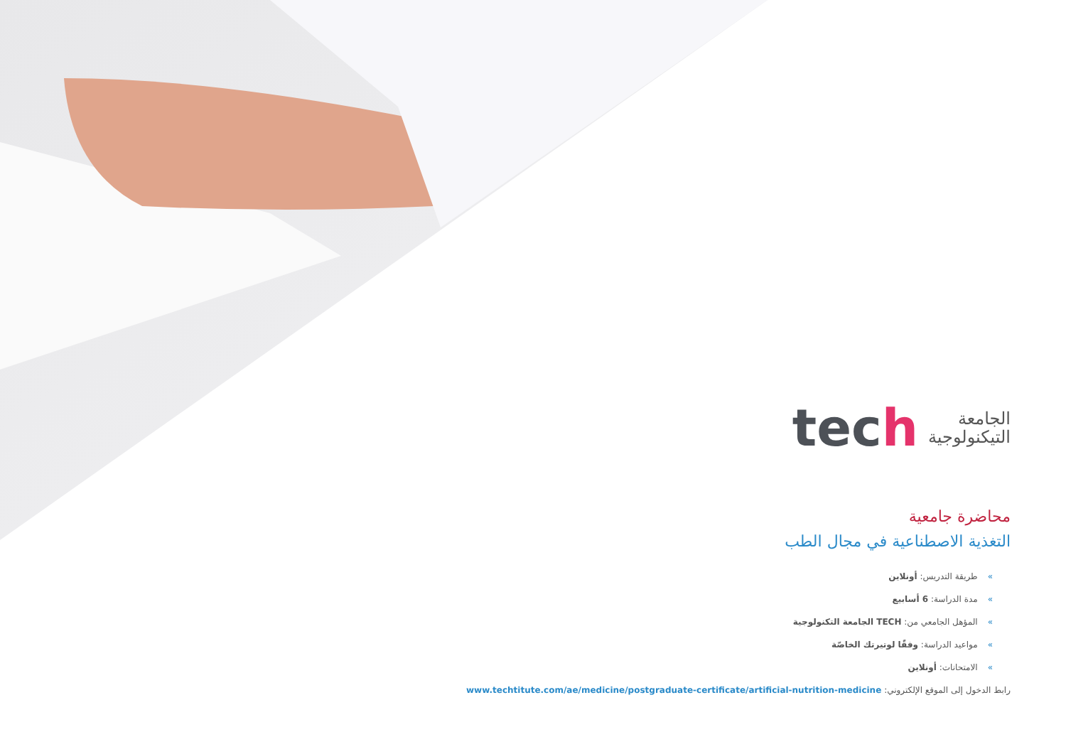الجامعة
التيكنولوجية
tech
محاضرة جامعية
التغذية الاصطناعية في مجال الطب
»طريقة التدريس: أونلاين
»مدة الدراسة: 6 أسابيع
»المؤهل الجامعي من: TECH الجامعة التكنولوجية
»مواعيد الدراسة: وفقًا لوتيرتك الخاصّة
»الامتحانات: أونلاين
رابط الدخول إلى الموقع الإلكتروني: www.techtitute.com/ae/medicine/postgraduate-certificate/artificial-nutrition-medicine